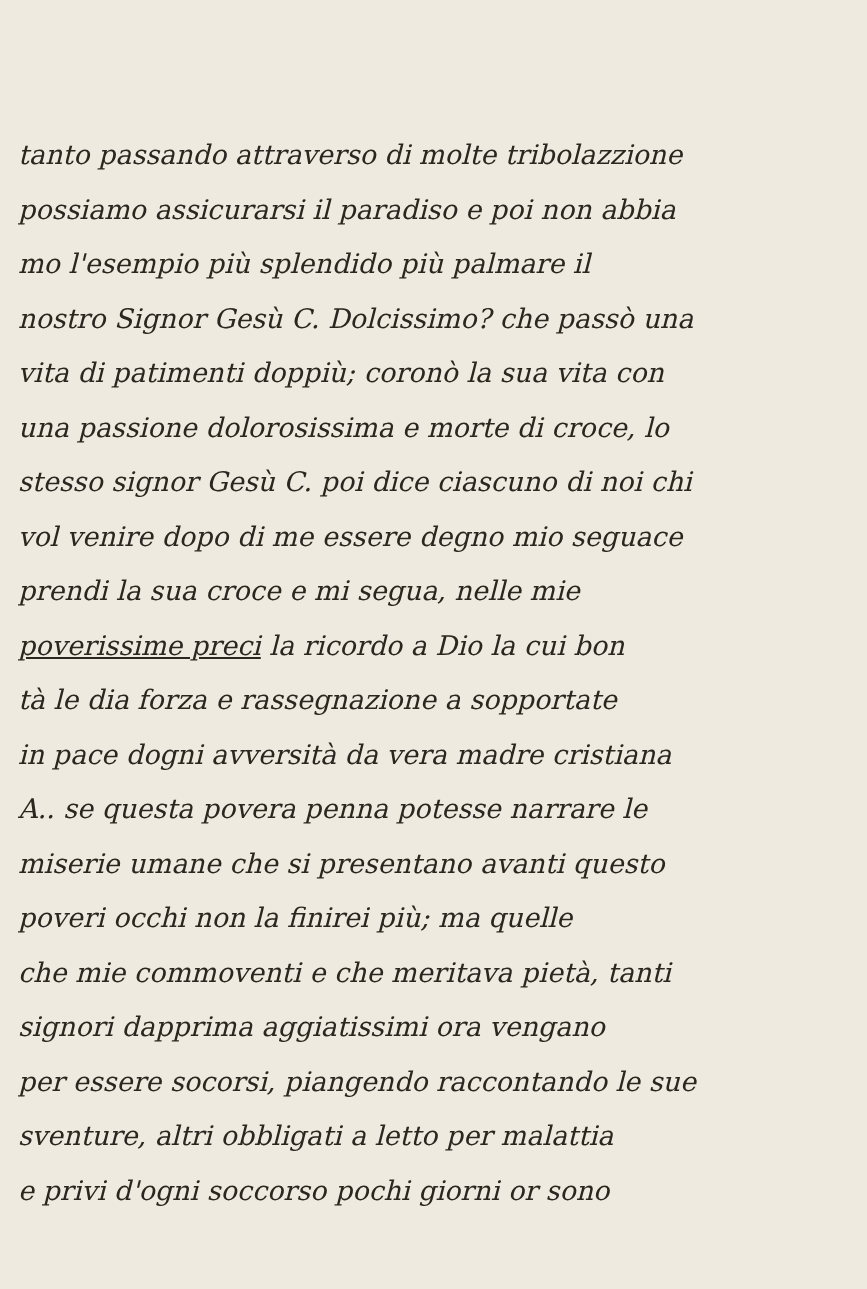tanto passando attraverso di molte tribolazzione
possiamo assicurarsi il paradiso e poi non abbia
mo l'esempio più splendido più palmare il
nostro Signor Gesù C. Dolcissimo? che passò una
vita di patimenti doppiù; coronò la sua vita con
una passione dolorosissima e morte di croce, lo
stesso signor Gesù C. poi dice ciascuno di noi chi
vol venire dopo di me essere degno mio seguace
prendi la sua croce e mi segua, nelle mie
poverissime preci la ricordo a Dio la cui bon
tà le dia forza e rassegnazione a sopportate
in pace dogni avversità da vera madre cristiana
A.. se questa povera penna potesse narrare le
miserie umane che si presentano avanti questo
poveri occhi non la finirei più; ma quelle
che mie commoventi e che meritava pietà, tanti
signori dapprima aggiatissimi ora vengano
per essere socorsi, piangendo raccontando le sue
sventure, altri obbligati a letto per malattia
e privi d'ogni soccorso pochi giorni or sono